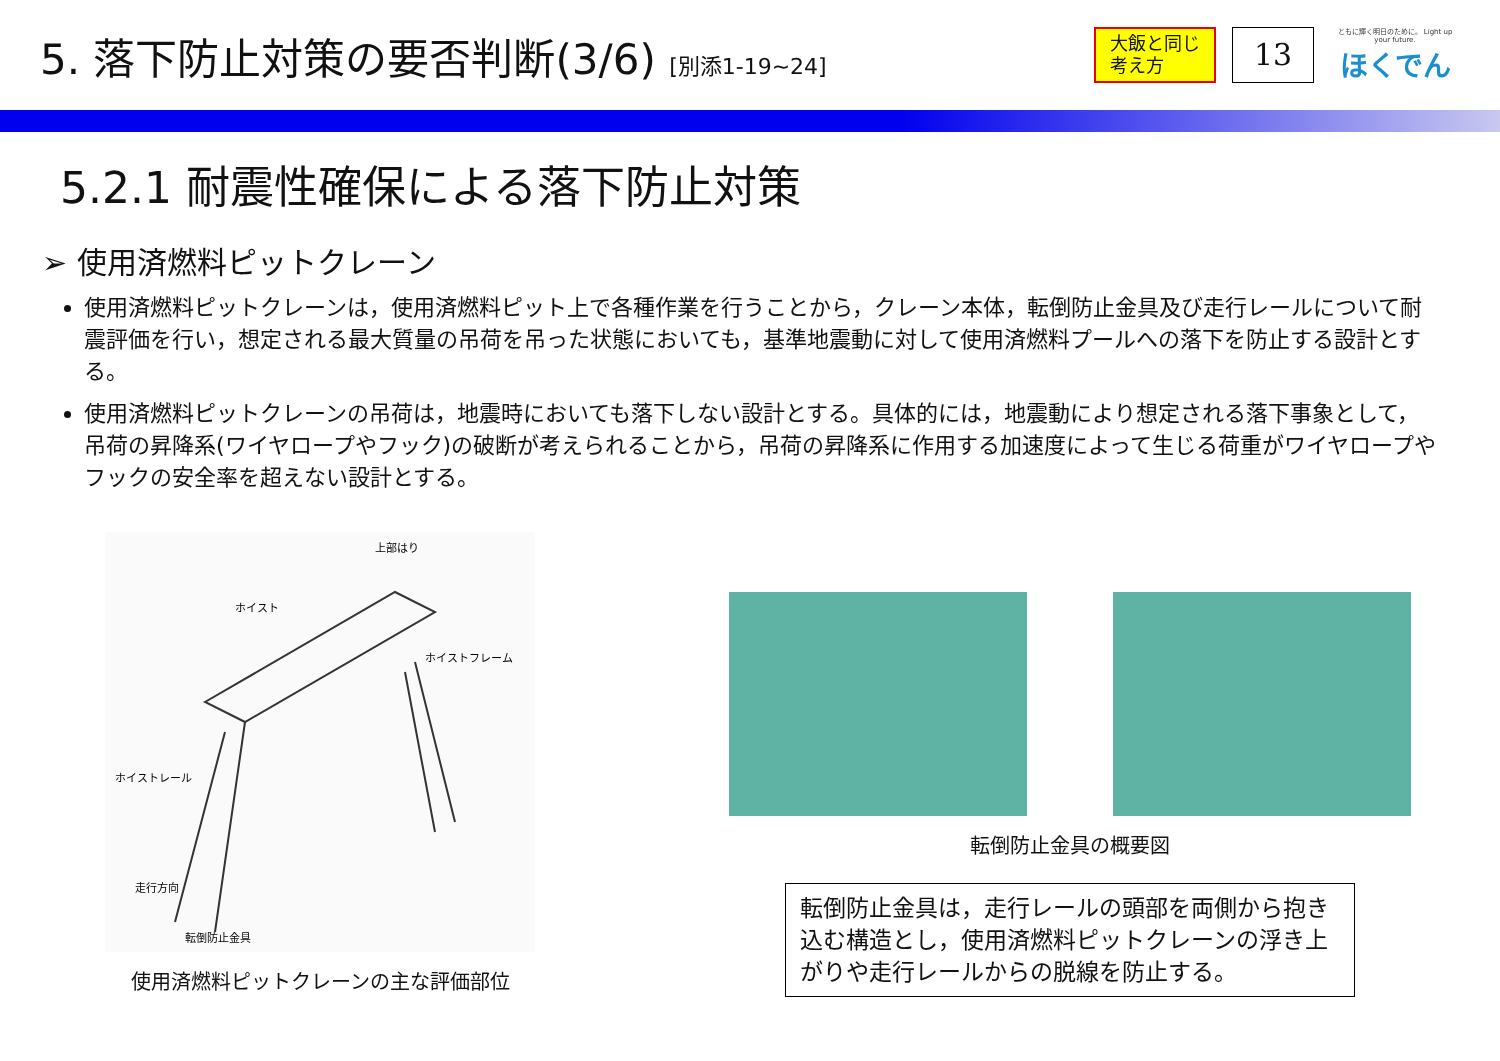5. 落下防止対策の要否判断(3/6) [別添1-19~24]
大飯と同じ
考え方
13
ともに輝く明日のために。 Light up your future.
ほくでん
5.2.1 耐震性確保による落下防止対策
➢ 使用済燃料ピットクレーン
使用済燃料ピットクレーンは，使用済燃料ピット上で各種作業を行うことから，クレーン本体，転倒防止金具及び走行レールについて耐震評価を行い，想定される最大質量の吊荷を吊った状態においても，基準地震動に対して使用済燃料プールへの落下を防止する設計とする。
使用済燃料ピットクレーンの吊荷は，地震時においても落下しない設計とする。具体的には，地震動により想定される落下事象として，吊荷の昇降系(ワイヤロープやフック)の破断が考えられることから，吊荷の昇降系に作用する加速度によって生じる荷重がワイヤロープやフックの安全率を超えない設計とする。
上部はり
ホイスト
ホイストフレーム
ホイストレール
走行方向
転倒防止金具
使用済燃料ピットクレーンの主な評価部位
転倒防止金具の概要図
転倒防止金具は，走行レールの頭部を両側から抱き込む構造とし，使用済燃料ピットクレーンの浮き上がりや走行レールからの脱線を防止する。